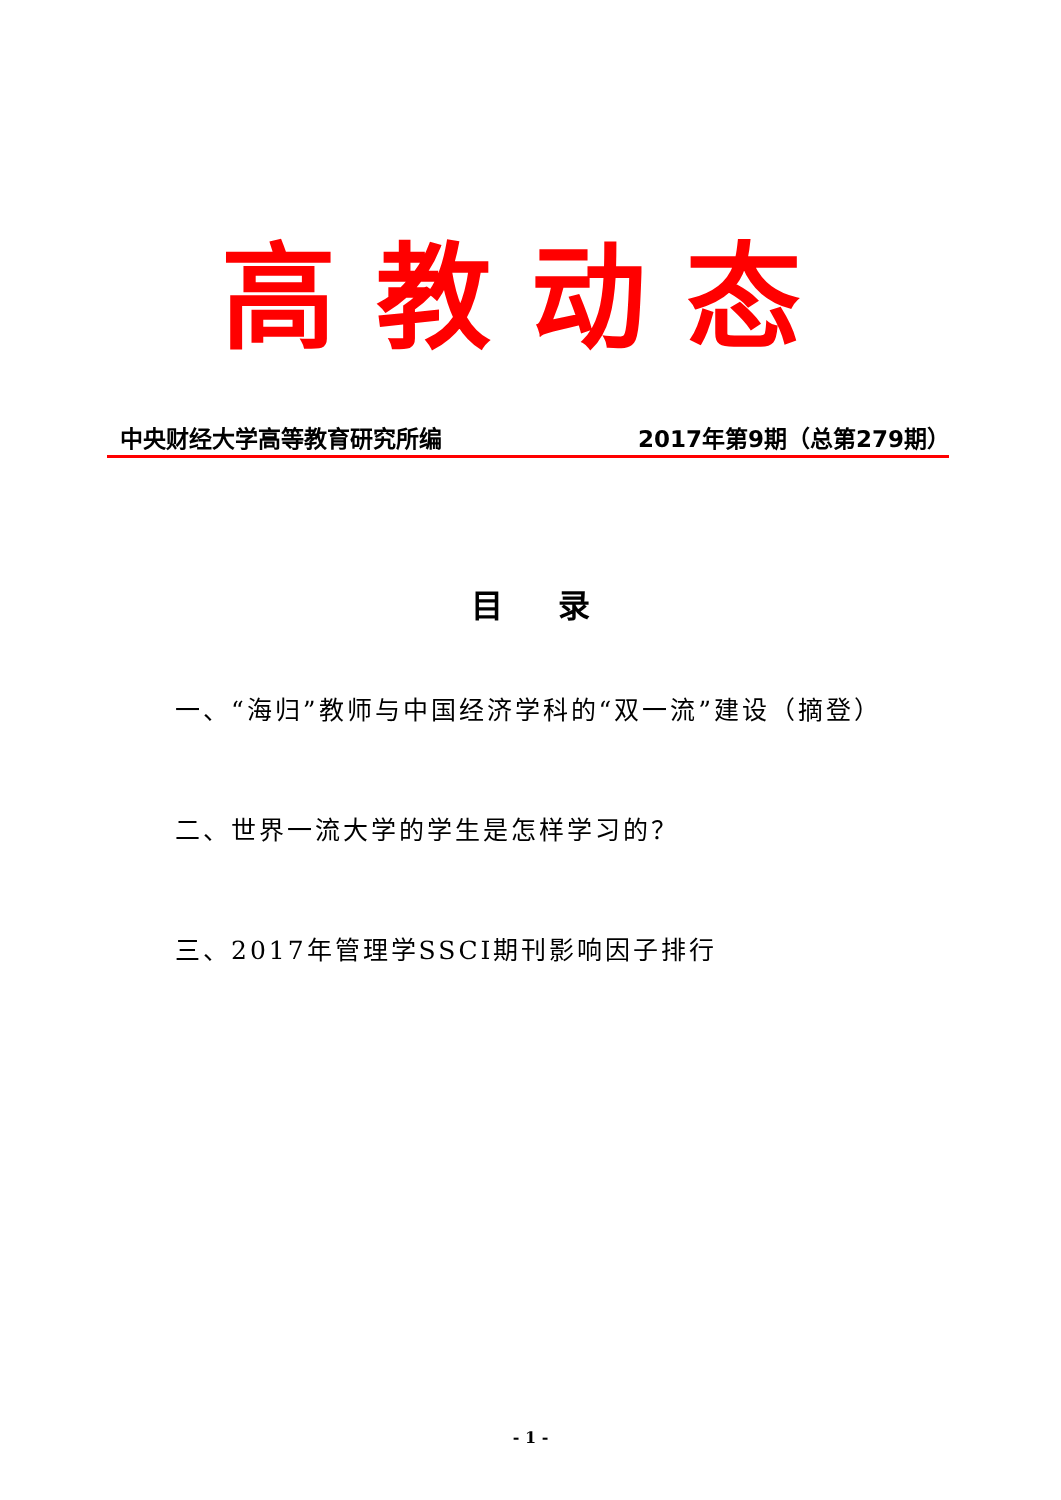高教动态
中央财经大学高等教育研究所编 2017年第9期（总第279期）
目 录
一、“海归”教师与中国经济学科的“双一流”建设（摘登）
二、世界一流大学的学生是怎样学习的？
三、2017年管理学SSCI期刊影响因子排行
- 1 -